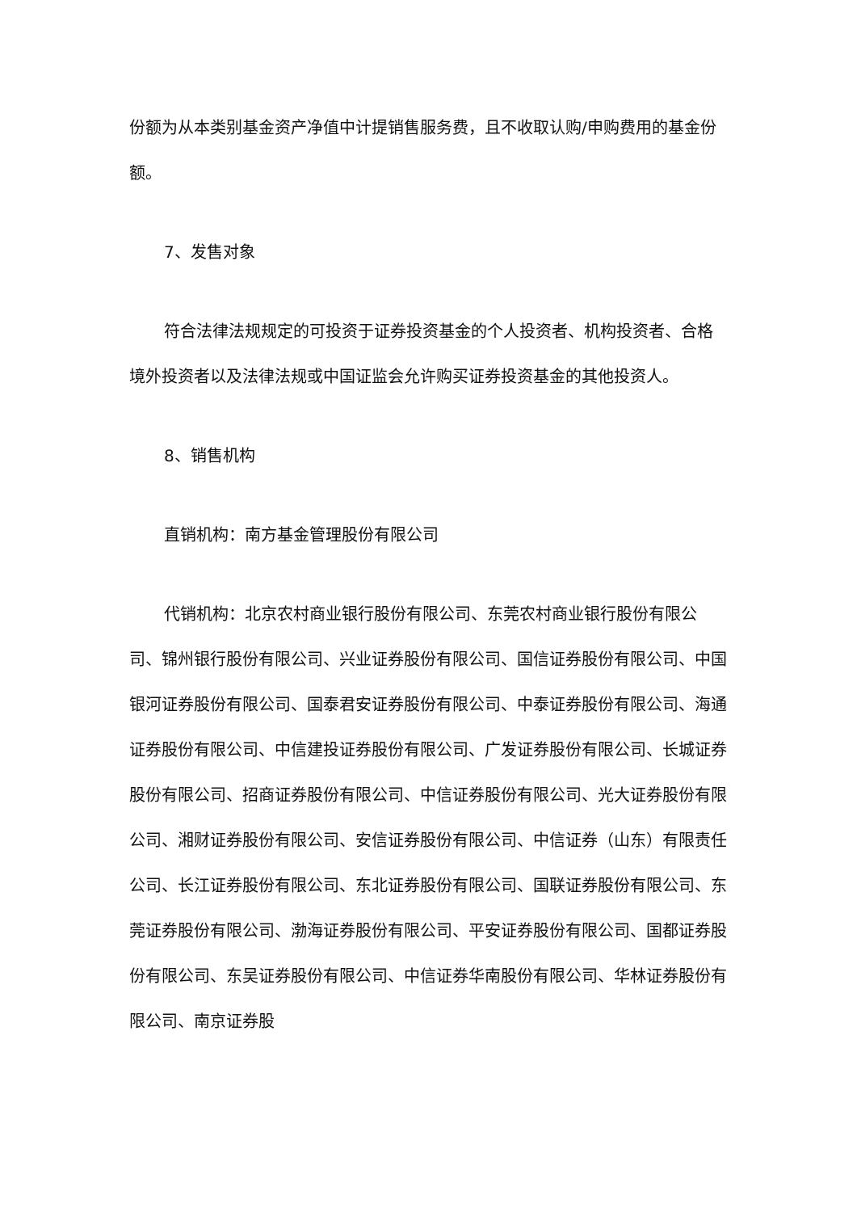份额为从本类别基金资产净值中计提销售服务费，且不收取认购/申购费用的基金份额。
7、发售对象
符合法律法规规定的可投资于证券投资基金的个人投资者、机构投资者、合格境外投资者以及法律法规或中国证监会允许购买证券投资基金的其他投资人。
8、销售机构
直销机构：南方基金管理股份有限公司
代销机构：北京农村商业银行股份有限公司、东莞农村商业银行股份有限公司、锦州银行股份有限公司、兴业证券股份有限公司、国信证券股份有限公司、中国银河证券股份有限公司、国泰君安证券股份有限公司、中泰证券股份有限公司、海通证券股份有限公司、中信建投证券股份有限公司、广发证券股份有限公司、长城证券股份有限公司、招商证券股份有限公司、中信证券股份有限公司、光大证券股份有限公司、湘财证券股份有限公司、安信证券股份有限公司、中信证券（山东）有限责任公司、长江证券股份有限公司、东北证券股份有限公司、国联证券股份有限公司、东莞证券股份有限公司、渤海证券股份有限公司、平安证券股份有限公司、国都证券股份有限公司、东吴证券股份有限公司、中信证券华南股份有限公司、华林证券股份有限公司、南京证券股